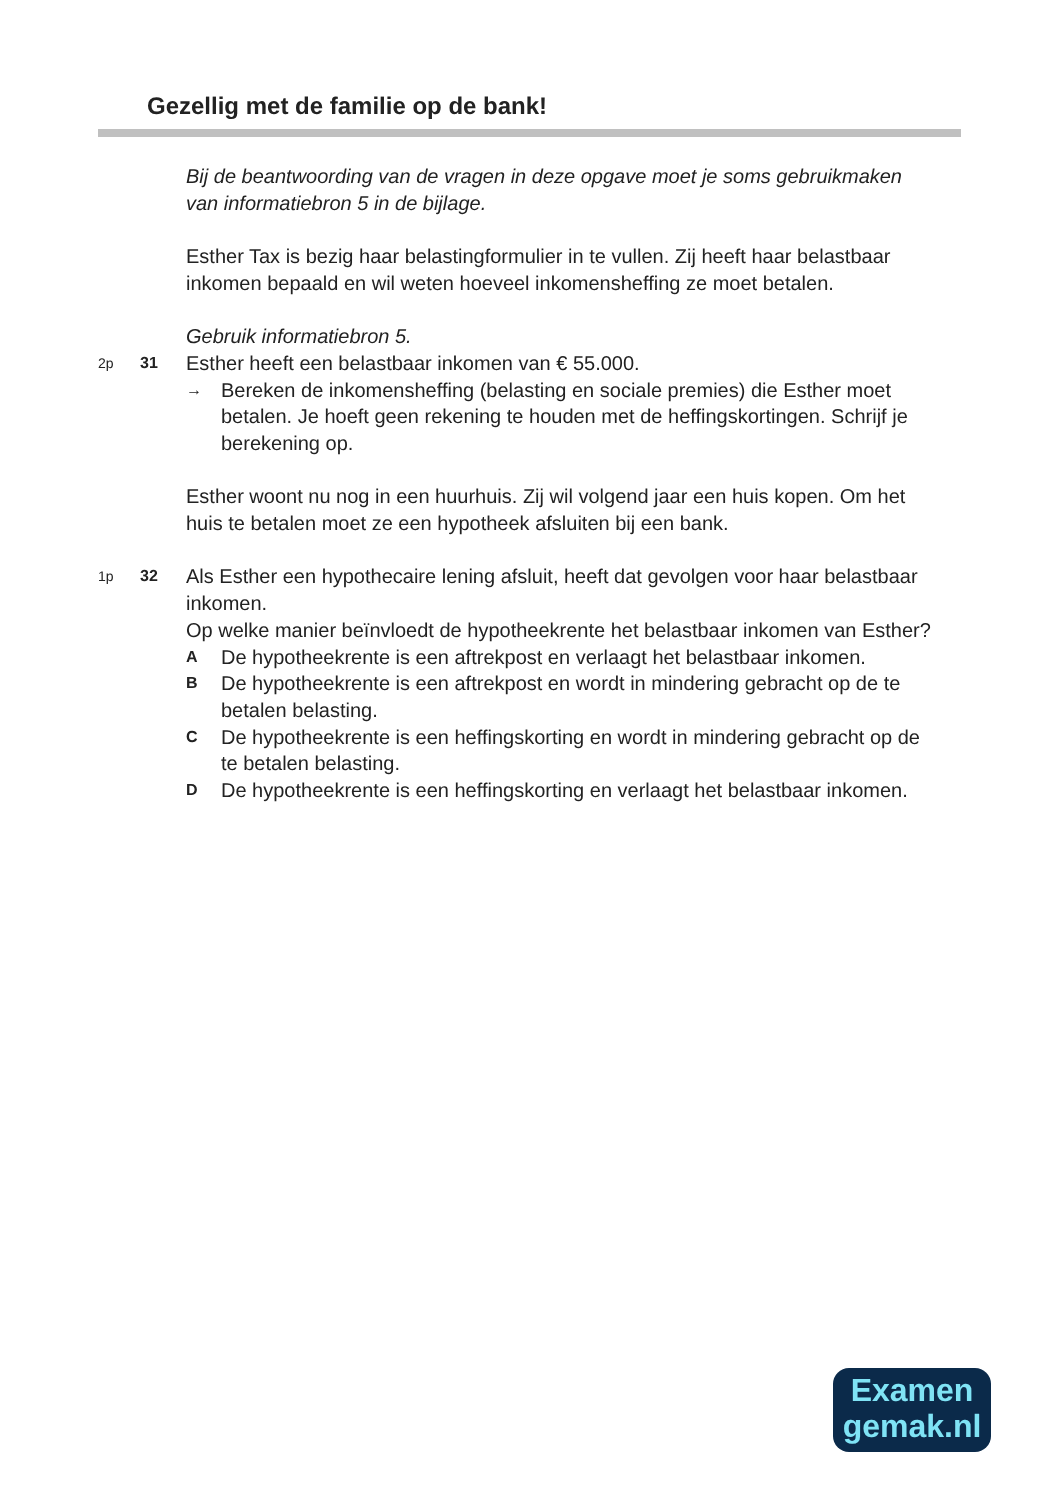Gezellig met de familie op de bank!
Bij de beantwoording van de vragen in deze opgave moet je soms gebruikmaken van informatiebron 5 in de bijlage.
Esther Tax is bezig haar belastingformulier in te vullen. Zij heeft haar belastbaar inkomen bepaald en wil weten hoeveel inkomensheffing ze moet betalen.
Gebruik informatiebron 5.
2p 31
Esther heeft een belastbaar inkomen van € 55.000.
→ Bereken de inkomensheffing (belasting en sociale premies) die Esther moet betalen. Je hoeft geen rekening te houden met de heffingskortingen. Schrijf je berekening op.
Esther woont nu nog in een huurhuis. Zij wil volgend jaar een huis kopen. Om het huis te betalen moet ze een hypotheek afsluiten bij een bank.
1p 32
Als Esther een hypothecaire lening afsluit, heeft dat gevolgen voor haar belastbaar inkomen.
Op welke manier beïnvloedt de hypotheekrente het belastbaar inkomen van Esther?
A De hypotheekrente is een aftrekpost en verlaagt het belastbaar inkomen.
B De hypotheekrente is een aftrekpost en wordt in mindering gebracht op de te betalen belasting.
C De hypotheekrente is een heffingskorting en wordt in mindering gebracht op de te betalen belasting.
D De hypotheekrente is een heffingskorting en verlaagt het belastbaar inkomen.
Examen
gemak.nl